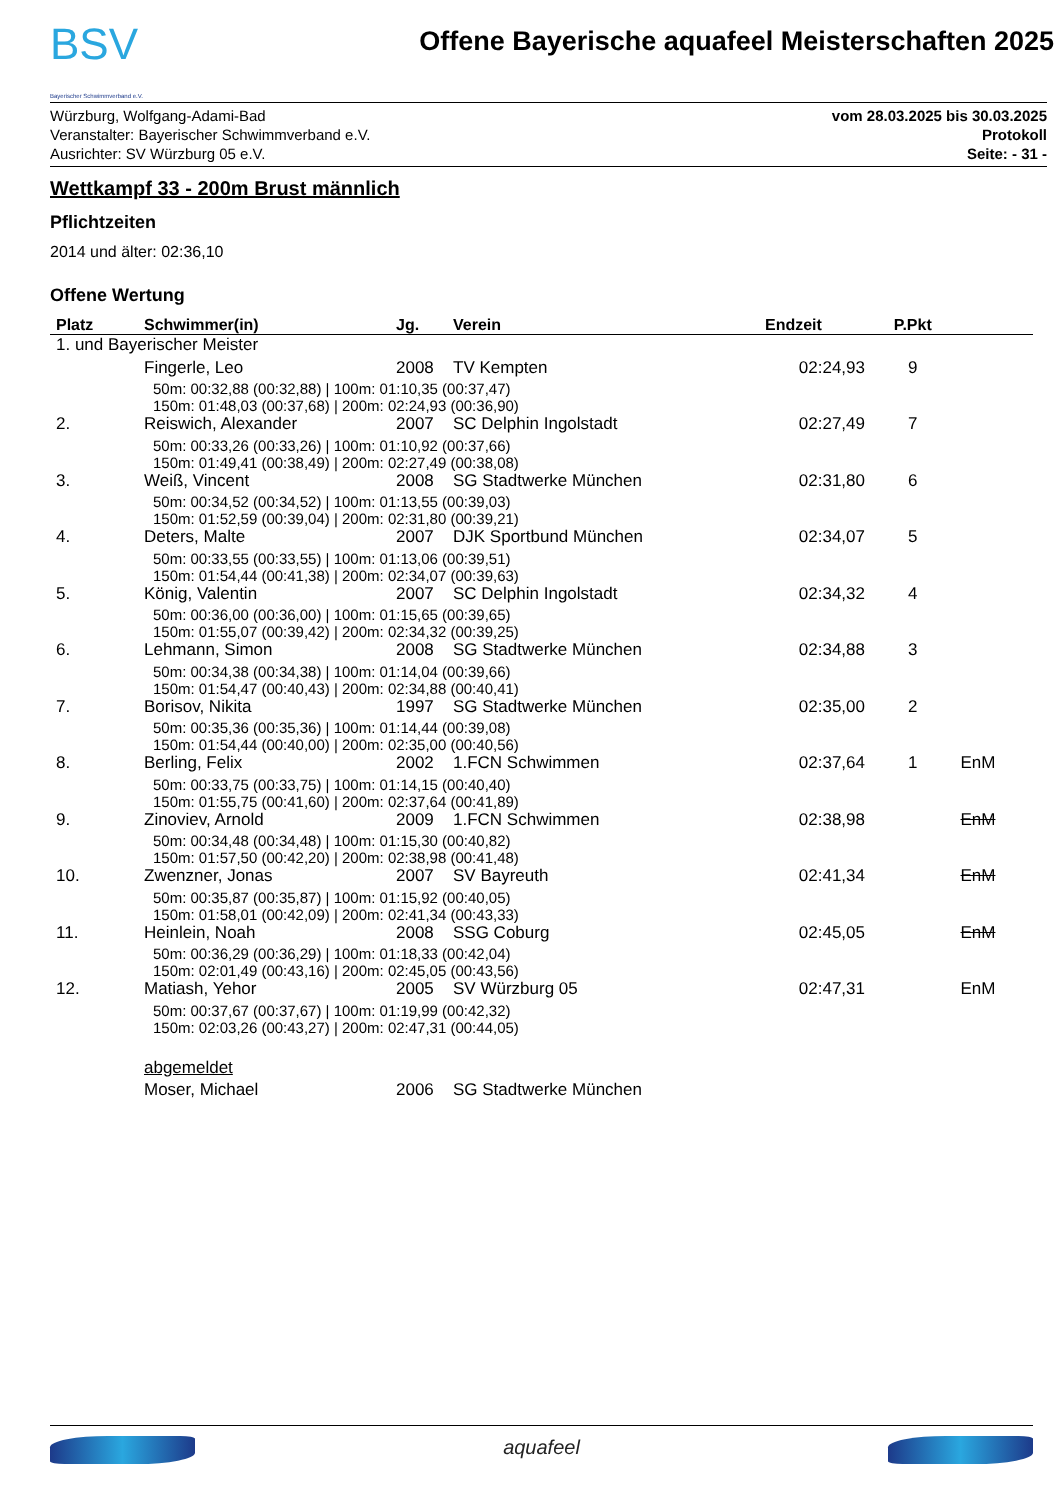BSV
Bayerischer Schwimmverband e.V.
Offene Bayerische aquafeel Meisterschaften 2025
Würzburg, Wolfgang-Adami-Bad
Veranstalter: Bayerischer Schwimmverband e.V.
Ausrichter: SV Würzburg 05 e.V.
vom 28.03.2025 bis 30.03.2025
Protokoll
Seite: - 31 -
Wettkampf 33 - 200m Brust männlich
Pflichtzeiten
2014 und älter: 02:36,10
Offene Wertung
| Platz | Schwimmer(in) | Jg. | Verein | Endzeit | P.Pkt | |
| --- | --- | --- | --- | --- | --- | --- |
| 1. und Bayerischer Meister | | | | | | |
| | Fingerle, Leo | 2008 | TV Kempten | 02:24,93 | 9 | |
| | 50m: 00:32,88 (00:32,88) / 100m: 01:10,35 (00:37,47) 150m: 01:48,03 (00:37,68) / 200m: 02:24,93 (00:36,90) | | | | | |
| 2. | Reiswich, Alexander | 2007 | SC Delphin Ingolstadt | 02:27,49 | 7 | |
| | 50m: 00:33,26 (00:33,26) / 100m: 01:10,92 (00:37,66) 150m: 01:49,41 (00:38,49) / 200m: 02:27,49 (00:38,08) | | | | | |
| 3. | Weiß, Vincent | 2008 | SG Stadtwerke München | 02:31,80 | 6 | |
| | 50m: 00:34,52 (00:34,52) / 100m: 01:13,55 (00:39,03) 150m: 01:52,59 (00:39,04) / 200m: 02:31,80 (00:39,21) | | | | | |
| 4. | Deters, Malte | 2007 | DJK Sportbund München | 02:34,07 | 5 | |
| | 50m: 00:33,55 (00:33,55) / 100m: 01:13,06 (00:39,51) 150m: 01:54,44 (00:41,38) / 200m: 02:34,07 (00:39,63) | | | | | |
| 5. | König, Valentin | 2007 | SC Delphin Ingolstadt | 02:34,32 | 4 | |
| | 50m: 00:36,00 (00:36,00) / 100m: 01:15,65 (00:39,65) 150m: 01:55,07 (00:39,42) / 200m: 02:34,32 (00:39,25) | | | | | |
| 6. | Lehmann, Simon | 2008 | SG Stadtwerke München | 02:34,88 | 3 | |
| | 50m: 00:34,38 (00:34,38) / 100m: 01:14,04 (00:39,66) 150m: 01:54,47 (00:40,43) / 200m: 02:34,88 (00:40,41) | | | | | |
| 7. | Borisov, Nikita | 1997 | SG Stadtwerke München | 02:35,00 | 2 | |
| | 50m: 00:35,36 (00:35,36) / 100m: 01:14,44 (00:39,08) 150m: 01:54,44 (00:40,00) / 200m: 02:35,00 (00:40,56) | | | | | |
| 8. | Berling, Felix | 2002 | 1.FCN Schwimmen | 02:37,64 | 1 | EnM |
| | 50m: 00:33,75 (00:33,75) / 100m: 01:14,15 (00:40,40) 150m: 01:55,75 (00:41,60) / 200m: 02:37,64 (00:41,89) | | | | | |
| 9. | Zinoviev, Arnold | 2009 | 1.FCN Schwimmen | 02:38,98 | | EnM |
| | 50m: 00:34,48 (00:34,48) / 100m: 01:15,30 (00:40,82) 150m: 01:57,50 (00:42,20) / 200m: 02:38,98 (00:41,48) | | | | | |
| 10. | Zwenzner, Jonas | 2007 | SV Bayreuth | 02:41,34 | | EnM |
| | 50m: 00:35,87 (00:35,87) / 100m: 01:15,92 (00:40,05) 150m: 01:58,01 (00:42,09) / 200m: 02:41,34 (00:43,33) | | | | | |
| 11. | Heinlein, Noah | 2008 | SSG Coburg | 02:45,05 | | EnM |
| | 50m: 00:36,29 (00:36,29) / 100m: 01:18,33 (00:42,04) 150m: 02:01,49 (00:43,16) / 200m: 02:45,05 (00:43,56) | | | | | |
| 12. | Matiash, Yehor | 2005 | SV Würzburg 05 | 02:47,31 | | EnM |
| | 50m: 00:37,67 (00:37,67) / 100m: 01:19,99 (00:42,32) 150m: 02:03,26 (00:43,27) / 200m: 02:47,31 (00:44,05) | | | | | |
| | abgemeldet | | | | | |
| | Moser, Michael | 2006 | SG Stadtwerke München | | | |
aquafeel